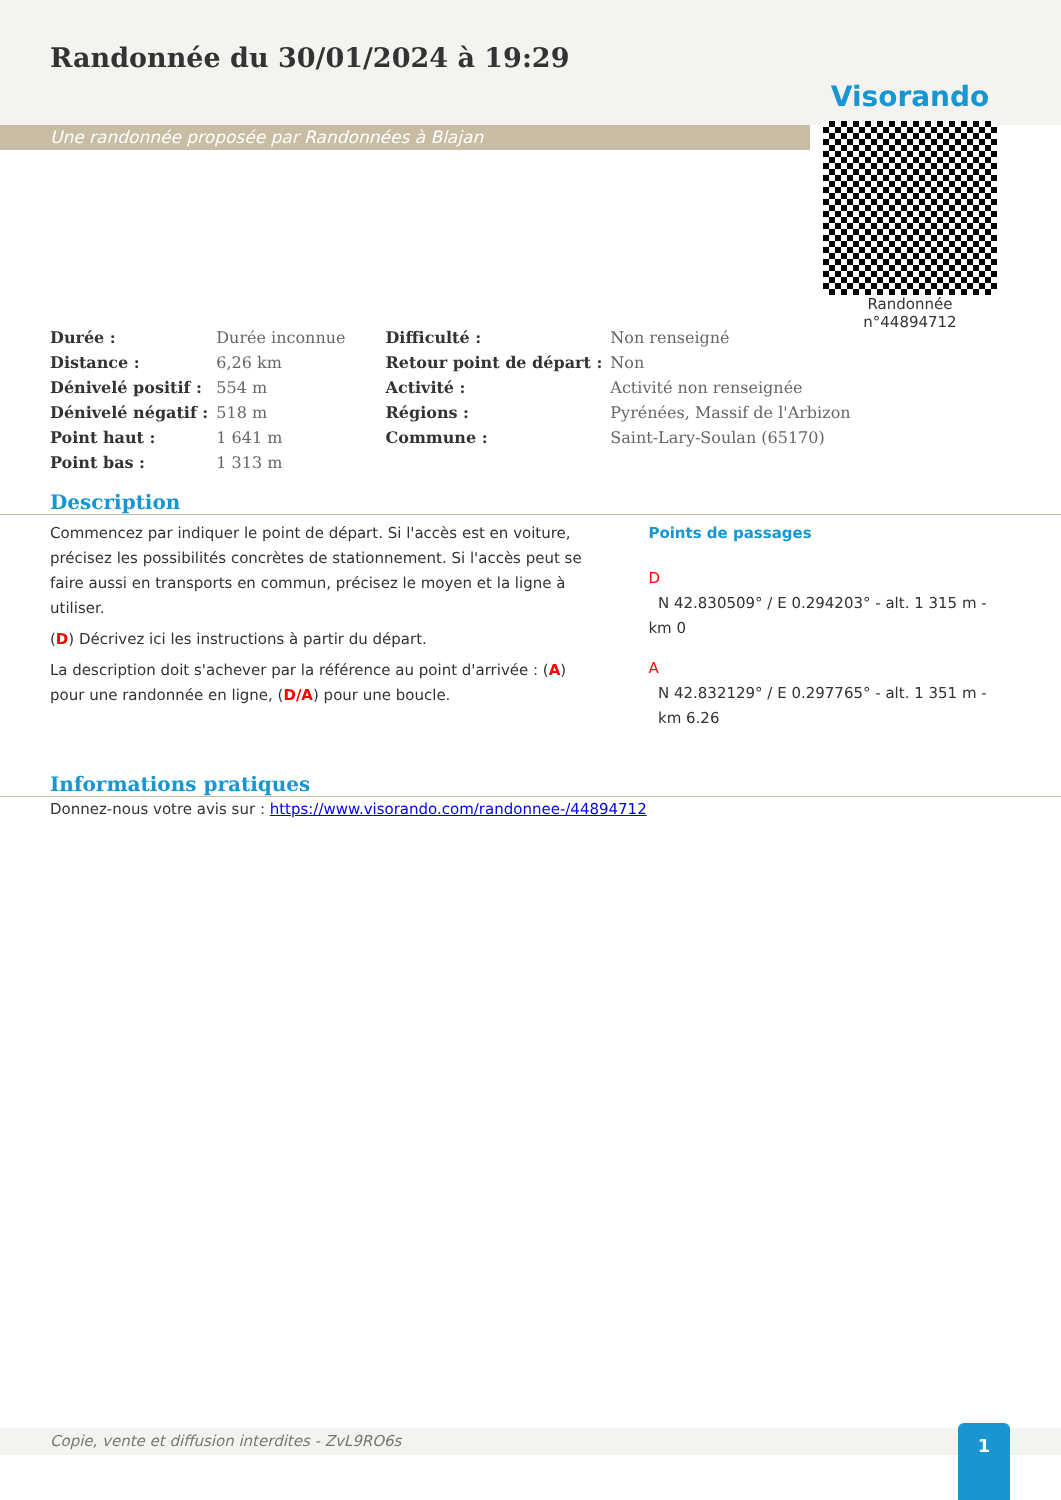Randonnée du 30/01/2024 à 19:29
Une randonnée proposée par Randonnées à Blajan
Visorando
Randonnée n°44894712
| Durée : | Durée inconnue | Difficulté : | Non renseigné |
| Distance : | 6,26 km | Retour point de départ : | Non |
| Dénivelé positif : | 554 m | Activité : | Activité non renseignée |
| Dénivelé négatif : | 518 m | Régions : | Pyrénées, Massif de l'Arbizon |
| Point haut : | 1 641 m | Commune : | Saint-Lary-Soulan (65170) |
| Point bas : | 1 313 m | | |
Description
Commencez par indiquer le point de départ. Si l'accès est en voiture, précisez les possibilités concrètes de stationnement. Si l'accès peut se faire aussi en transports en commun, précisez le moyen et la ligne à utiliser.
(D) Décrivez ici les instructions à partir du départ.
La description doit s'achever par la référence au point d'arrivée : (A) pour une randonnée en ligne, (D/A) pour une boucle.
Points de passages
D
N 42.830509° / E 0.294203° - alt. 1 315 m - km 0
A
N 42.832129° / E 0.297765° - alt. 1 351 m -
km 6.26
Informations pratiques
Donnez-nous votre avis sur : https://www.visorando.com/randonnee-/44894712
Copie, vente et diffusion interdites - ZvL9RO6s 1